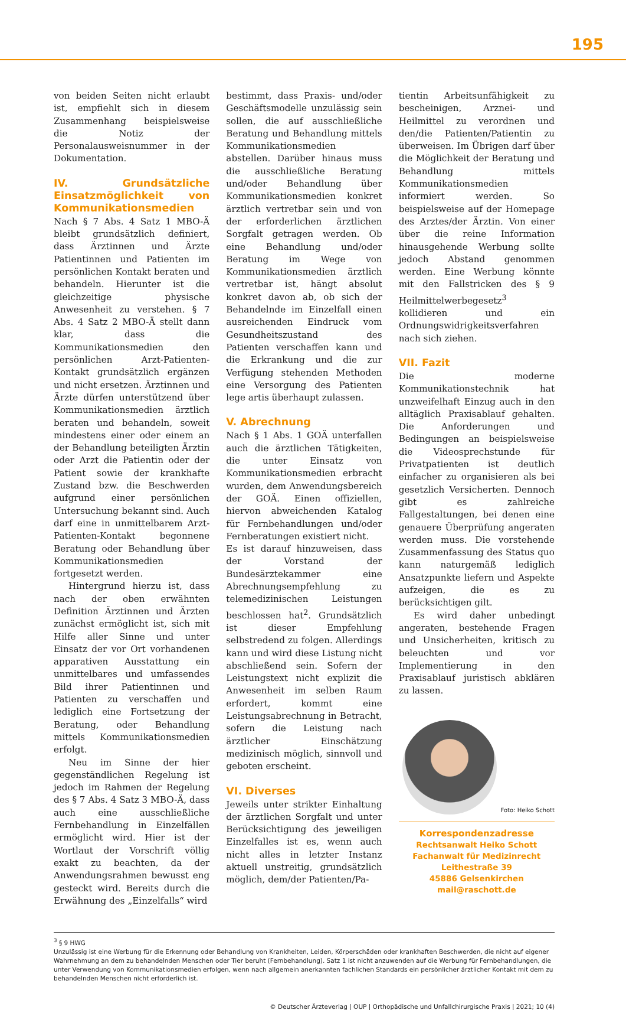195
von beiden Seiten nicht erlaubt ist, empfiehlt sich in diesem Zusammenhang beispielsweise die Notiz der Personalausweisnummer in der Dokumentation.
IV. Grundsätzliche Einsatz­möglichkeit von Kommunikationsmedien
Nach § 7 Abs. 4 Satz 1 MBO-Ä bleibt grundsätzlich definiert, dass Ärztinnen und Ärzte Patientinnen und Patienten im persönlichen Kontakt beraten und behandeln. Hierunter ist die gleichzeitige physische Anwesenheit zu verstehen. § 7 Abs. 4 Satz 2 MBO-Ä stellt dann klar, dass die Kommunikationsmedien den persönlichen Arzt-Patienten-Kontakt grundsätzlich ergänzen und nicht ersetzen. Ärztinnen und Ärzte dürfen unterstützend über Kommunikationsmedien ärztlich beraten und behandeln, soweit mindestens einer oder einem an der Behandlung beteiligten Ärztin oder Arzt die Patientin oder der Patient sowie der krankhafte Zustand bzw. die Beschwerden aufgrund einer persönlichen Untersuchung bekannt sind. Auch darf eine in unmittelbarem Arzt-Patienten-Kontakt begonnene Beratung oder Behandlung über Kommunikationsmedien fortgesetzt werden.
Hintergrund hierzu ist, dass nach der oben erwähnten Definition Ärztinnen und Ärzten zunächst ermöglicht ist, sich mit Hilfe aller Sinne und unter Einsatz der vor Ort vorhandenen apparativen Ausstattung ein unmittelbares und umfassendes Bild ihrer Patientinnen und Patienten zu verschaffen und lediglich eine Fortsetzung der Beratung, oder Behandlung mittels Kommunikationsmedien erfolgt.
Neu im Sinne der hier gegenständlichen Regelung ist jedoch im Rahmen der Regelung des § 7 Abs. 4 Satz 3 MBO-Ä, dass auch eine ausschließliche Fernbehandlung in Einzelfällen ermöglicht wird. Hier ist der Wortlaut der Vorschrift völlig exakt zu beachten, da der Anwendungsrahmen bewusst eng gesteckt wird. Bereits durch die Erwähnung des „Einzelfalls“ wird
bestimmt, dass Praxis- und/oder Geschäftsmodelle unzulässig sein sollen, die auf ausschließliche Beratung und Behandlung mittels Kommunikationsmedien abstellen. Darüber hinaus muss die ausschließliche Beratung und/oder Behandlung über Kommunikationsmedien konkret ärztlich vertretbar sein und von der erforderlichen ärztlichen Sorgfalt getragen werden. Ob eine Behandlung und/oder Beratung im Wege von Kommunikationsmedien ärztlich vertretbar ist, hängt absolut konkret davon ab, ob sich der Behandelnde im Einzelfall einen ausreichenden Eindruck vom Gesundheitszustand des Patienten verschaffen kann und die Erkrankung und die zur Verfügung stehenden Methoden eine Versorgung des Patienten lege artis überhaupt zulassen.
V. Abrechnung
Nach § 1 Abs. 1 GOÄ unterfallen auch die ärztlichen Tätigkeiten, die unter Einsatz von Kommunikationsmedien erbracht wurden, dem Anwendungsbereich der GOÄ. Einen offiziellen, hiervon abweichenden Katalog für Fernbehandlungen und/oder Fernberatungen existiert nicht.
Es ist darauf hinzuweisen, dass der Vorstand der Bundesärztekammer eine Abrechnungsempfehlung zu telemedizinischen Leistungen beschlossen hat<sup>2</sup>. Grundsätzlich ist dieser Empfehlung selbstredend zu folgen. Allerdings kann und wird diese Listung nicht abschließend sein. Sofern der Leistungstext nicht explizit die Anwesenheit im selben Raum erfordert, kommt eine Leistungsabrechnung in Betracht, sofern die Leistung nach ärztlicher Einschätzung medizinisch möglich, sinnvoll und geboten erscheint.
VI. Diverses
Jeweils unter strikter Einhaltung der ärztlichen Sorgfalt und unter Berücksichtigung des jeweiligen Einzelfalles ist es, wenn auch nicht alles in letzter Instanz aktuell unstreitig, grundsätzlich möglich, dem/der Patienten/Pa-
tientin Arbeitsunfähigkeit zu bescheinigen, Arznei- und Heilmittel zu verordnen und den/die Patienten/Patientin zu überweisen. Im Übrigen darf über die Möglichkeit der Beratung und Behandlung mittels Kommunikationsmedien informiert werden. So beispielsweise auf der Homepage des Arztes/der Ärztin. Von einer über die reine Information hinausgehende Werbung sollte jedoch Abstand genommen werden. Eine Werbung könnte mit den Fallstricken des § 9 Heilmittelwerbegesetz<sup>3</sup> kollidieren und ein Ordnungswidrigkeitsverfahren nach sich ziehen.
VII. Fazit
Die moderne Kommunikationstechnik hat unzweifelhaft Einzug auch in den alltäglich Praxisablauf gehalten. Die Anforderungen und Bedingungen an beispielsweise die Videosprechstunde für Privatpatienten ist deutlich einfacher zu organisieren als bei gesetzlich Versicherten. Dennoch gibt es zahlreiche Fallgestaltungen, bei denen eine genauere Überprüfung angeraten werden muss. Die vorstehende Zusammenfassung des Status quo kann naturgemäß lediglich Ansatzpunkte liefern und Aspekte aufzeigen, die es zu berücksichtigen gilt.
Es wird daher unbedingt angeraten, bestehende Fragen und Unsicherheiten, kritisch zu beleuchten und vor Implementierung in den Praxisablauf juristisch abklären zu lassen.
Foto: Heiko Schott
Korrespondenzadresse
Rechtsanwalt Heiko Schott
Fachanwalt für Medizinrecht
Leithestraße 39
45886 Gelsenkirchen
mail@raschott.de
<sup>3</sup> § 9 HWG
Unzulässig ist eine Werbung für die Erkennung oder Behandlung von Krankheiten, Leiden, Körperschäden oder krankhaften Beschwerden, die nicht auf eigener Wahrnehmung an dem zu behandelnden Menschen oder Tier beruht (Fernbehandlung). Satz 1 ist nicht anzuwenden auf die Werbung für Fernbehandlungen, die unter Verwendung von Kommunikationsmedien erfolgen, wenn nach allgemein anerkannten fachlichen Standards ein persönlicher ärztlicher Kontakt mit dem zu behandelnden Menschen nicht erforderlich ist.
© Deutscher Ärzteverlag | OUP | Orthopädische und Unfallchirurgische Praxis | 2021; 10 (4)